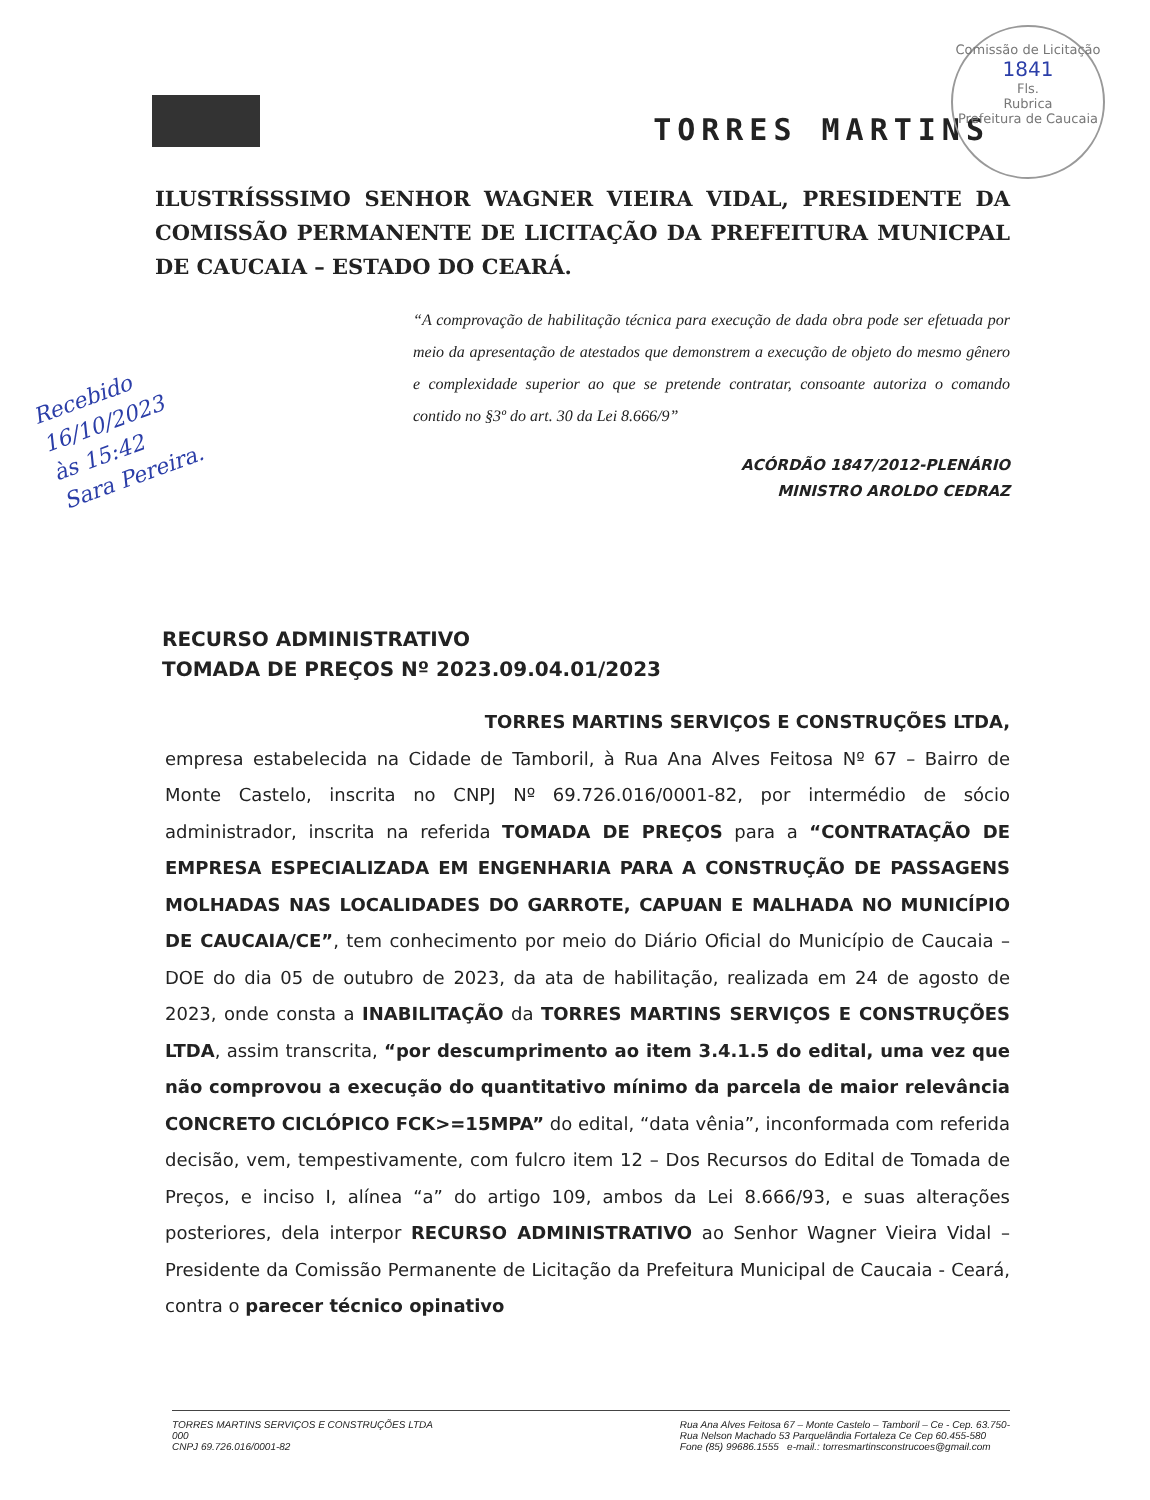Comissão de Licitação
1841
Fls.
Rubrica
Prefeitura de Caucaia
TORRES MARTINS
ILUSTRÍSSSIMO SENHOR WAGNER VIEIRA VIDAL, PRESIDENTE DA COMISSÃO PERMANENTE DE LICITAÇÃO DA PREFEITURA MUNICPAL DE CAUCAIA – ESTADO DO CEARÁ.
“A comprovação de habilitação técnica para execução de dada obra pode ser efetuada por meio da apresentação de atestados que demonstrem a execução de objeto do mesmo gênero e complexidade superior ao que se pretende contratar, consoante autoriza o comando contido no §3º do art. 30 da Lei 8.666/9”
ACÓRDÃO 1847/2012-PLENÁRIO
MINISTRO AROLDO CEDRAZ
Recebido
16/10/2023
às 15:42
Sara Pereira.
RECURSO ADMINISTRATIVO
TOMADA DE PREÇOS Nº 2023.09.04.01/2023
TORRES MARTINS SERVIÇOS E CONSTRUÇÕES LTDA,
empresa estabelecida na Cidade de Tamboril, à Rua Ana Alves Feitosa Nº 67 – Bairro de Monte Castelo, inscrita no CNPJ Nº 69.726.016/0001-82, por intermédio de sócio administrador, inscrita na referida TOMADA DE PREÇOS para a “CONTRATAÇÃO DE EMPRESA ESPECIALIZADA EM ENGENHARIA PARA A CONSTRUÇÃO DE PASSAGENS MOLHADAS NAS LOCALIDADES DO GARROTE, CAPUAN E MALHADA NO MUNICÍPIO DE CAUCAIA/CE”, tem conhecimento por meio do Diário Oficial do Município de Caucaia – DOE do dia 05 de outubro de 2023, da ata de habilitação, realizada em 24 de agosto de 2023, onde consta a INABILITAÇÃO da TORRES MARTINS SERVIÇOS E CONSTRUÇÕES LTDA, assim transcrita, “por descumprimento ao item 3.4.1.5 do edital, uma vez que não comprovou a execução do quantitativo mínimo da parcela de maior relevância CONCRETO CICLÓPICO FCK>=15MPA” do edital, “data vênia”, inconformada com referida decisão, vem, tempestivamente, com fulcro item 12 – Dos Recursos do Edital de Tomada de Preços, e inciso I, alínea “a” do artigo 109, ambos da Lei 8.666/93, e suas alterações posteriores, dela interpor RECURSO ADMINISTRATIVO ao Senhor Wagner Vieira Vidal – Presidente da Comissão Permanente de Licitação da Prefeitura Municipal de Caucaia - Ceará, contra o parecer técnico opinativo
TORRES MARTINS SERVIÇOS E CONSTRUÇÕES LTDA
000
CNPJ 69.726.016/0001-82
Rua Ana Alves Feitosa 67 – Monte Castelo – Tamboril – Ce - Cep. 63.750-
Rua Nelson Machado 53 Parquelândia Fortaleza Ce Cep 60.455-580
Fone (85) 99686.1555 e-mail.: torresmartinsconstrucoes@gmail.com